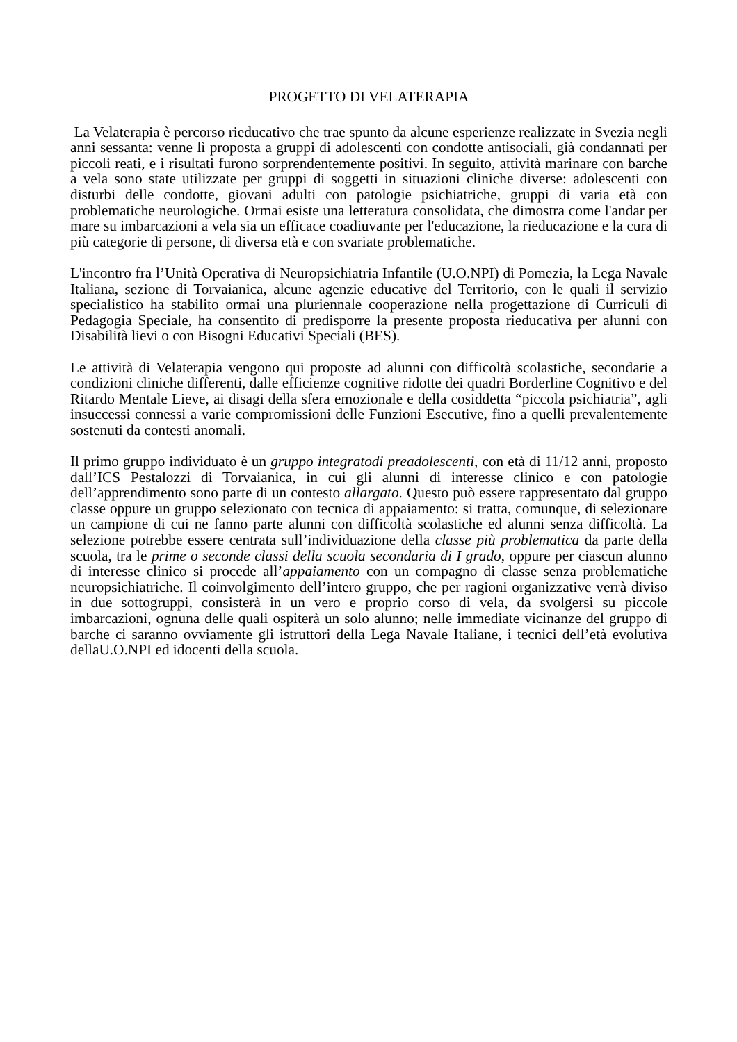PROGETTO DI VELATERAPIA
La Velaterapia è percorso rieducativo che trae spunto da alcune esperienze realizzate in Svezia negli anni sessanta: venne lì proposta a gruppi di adolescenti con condotte antisociali, già condannati per piccoli reati, e i risultati furono sorprendentemente positivi. In seguito, attività marinare con barche a vela sono state utilizzate per gruppi di soggetti in situazioni cliniche diverse: adolescenti con disturbi delle condotte, giovani adulti con patologie psichiatriche, gruppi di varia età con problematiche neurologiche. Ormai esiste una letteratura consolidata, che dimostra come l'andar per mare su imbarcazioni a vela sia un efficace coadiuvante per l'educazione, la rieducazione e la cura di più categorie di persone, di diversa età e con svariate problematiche.
L'incontro fra l’Unità Operativa di Neuropsichiatria Infantile (U.O.NPI) di Pomezia, la Lega Navale Italiana, sezione di Torvaianica, alcune agenzie educative del Territorio, con le quali il servizio specialistico ha stabilito ormai una pluriennale cooperazione nella progettazione di Curriculi di Pedagogia Speciale, ha consentito di predisporre la presente proposta rieducativa per alunni con Disabilità lievi o con Bisogni Educativi Speciali (BES).
Le attività di Velaterapia vengono qui proposte ad alunni con difficoltà scolastiche, secondarie a condizioni cliniche differenti, dalle efficienze cognitive ridotte dei quadri Borderline Cognitivo e del Ritardo Mentale Lieve, ai disagi della sfera emozionale e della cosiddetta “piccola psichiatria”, agli insuccessi connessi a varie compromissioni delle Funzioni Esecutive, fino a quelli prevalentemente sostenuti da contesti anomali.
Il primo gruppo individuato è un gruppo integratodi preadolescenti, con età di 11/12 anni, proposto dall’ICS Pestalozzi di Torvaianica, in cui gli alunni di interesse clinico e con patologie dell’apprendimento sono parte di un contesto allargato. Questo può essere rappresentato dal gruppo classe oppure un gruppo selezionato con tecnica di appaiamento: si tratta, comunque, di selezionare un campione di cui ne fanno parte alunni con difficoltà scolastiche ed alunni senza difficoltà. La selezione potrebbe essere centrata sull’individuazione della classe più problematica da parte della scuola, tra le prime o seconde classi della scuola secondaria di I grado, oppure per ciascun alunno di interesse clinico si procede all’appaiamento con un compagno di classe senza problematiche neuropsichiatriche. Il coinvolgimento dell’intero gruppo, che per ragioni organizzative verrà diviso in due sottogruppi, consisterà in un vero e proprio corso di vela, da svolgersi su piccole imbarcazioni, ognuna delle quali ospiterà un solo alunno; nelle immediate vicinanze del gruppo di barche ci saranno ovviamente gli istruttori della Lega Navale Italiane, i tecnici dell’età evolutiva dellaU.O.NPI ed idocenti della scuola.